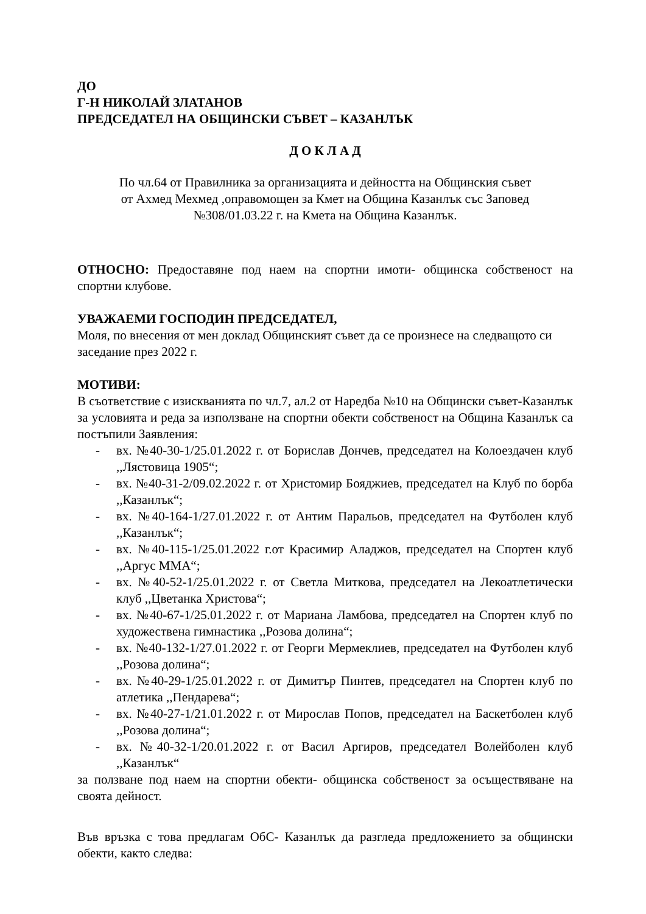ДО
Г-Н НИКОЛАЙ ЗЛАТАНОВ
ПРЕДСЕДАТЕЛ НА ОБЩИНСКИ СЪВЕТ – КАЗАНЛЪК
Д О К Л А Д
По чл.64 от Правилника за организацията и дейността на Общинския съвет
от Ахмед Мехмед ,оправомощен за Кмет на Община Казанлък със Заповед
№308/01.03.22 г. на Кмета на Община Казанлък.
ОТНОСНО: Предоставяне под наем на спортни имоти- общинска собственост на спортни клубове.
УВАЖАЕМИ ГОСПОДИН ПРЕДСЕДАТЕЛ,
Моля, по внесения от мен доклад Общинският съвет да се произнесе на следващото си заседание през 2022 г.
МОТИВИ:
В съответствие с изискванията по чл.7, ал.2 от Наредба №10 на Общински съвет-Казанлък за условията и реда за използване на спортни обекти собственост на Община Казанлък са постъпили Заявления:
- вх. №40-30-1/25.01.2022 г. от Борислав Дончев, председател на Колоездачен клуб ,,Лястовица 1905“;
- вх. №40-31-2/09.02.2022 г. от Христомир Бояджиев, председател на Клуб по борба ,,Казанлък“;
- вх. №40-164-1/27.01.2022 г. от Антим Паральов, председател на Футболен клуб ,,Казанлък“;
- вх. №40-115-1/25.01.2022 г.от Красимир Аладжов, председател на Спортен клуб ,,Аргус ММА“;
- вх. №40-52-1/25.01.2022 г. от Светла Миткова, председател на Лекоатлетически клуб ,,Цветанка Христова“;
- вх. №40-67-1/25.01.2022 г. от Мариана Ламбова, председател на Спортен клуб по художествена гимнастика ,,Розова долина“;
- вх. №40-132-1/27.01.2022 г. от Георги Мермеклиев, председател на Футболен клуб ,,Розова долина“;
- вх. №40-29-1/25.01.2022 г. от Димитър Пинтев, председател на Спортен клуб по атлетика ,,Пендарева“;
- вх. №40-27-1/21.01.2022 г. от Мирослав Попов, председател на Баскетболен клуб ,,Розова долина“;
- вх. №40-32-1/20.01.2022 г. от Васил Аргиров, председател Волейболен клуб ,,Казанлък“
за ползване под наем на спортни обекти- общинска собственост за осъществяване на своята дейност.
Във връзка с това предлагам ОбС- Казанлък да разгледа предложението за общински обекти, както следва: